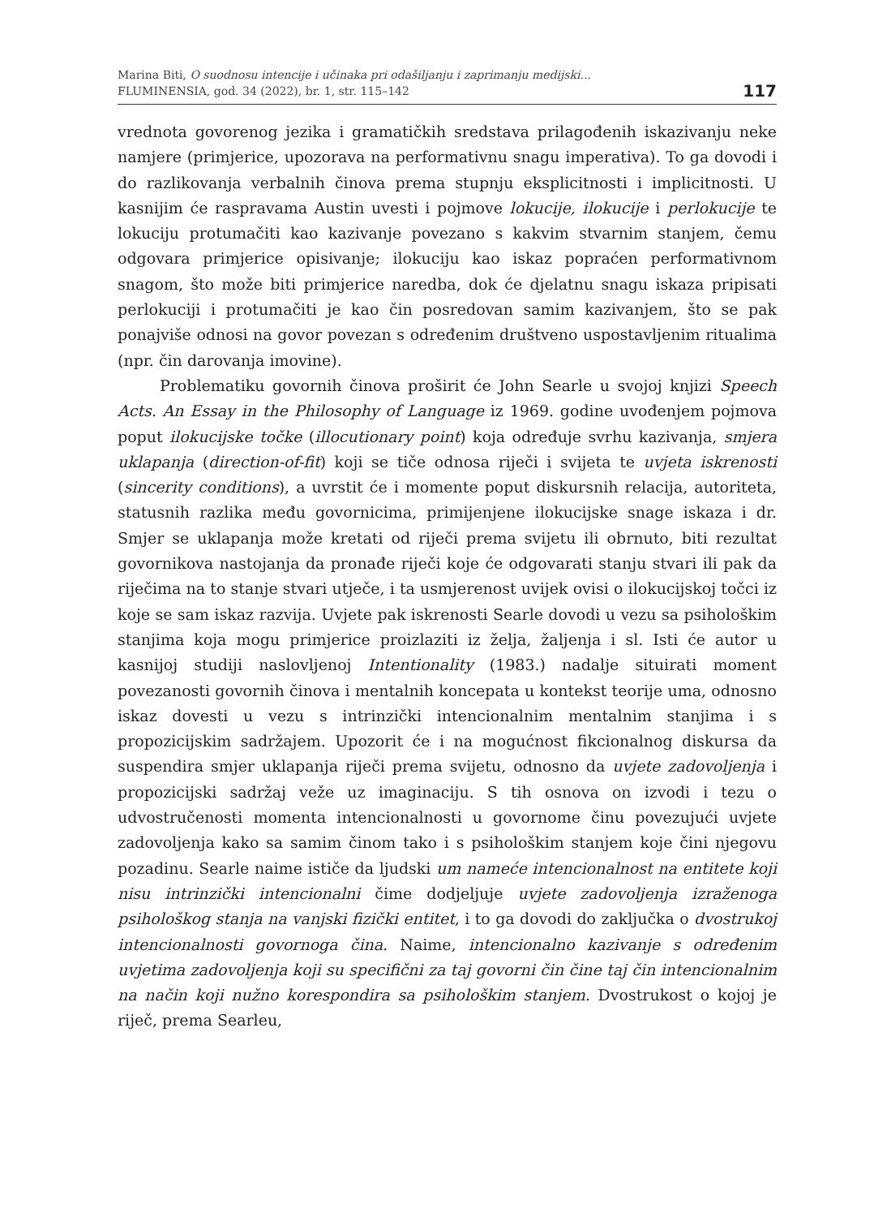Marina Biti, O suodnosu intencije i učinaka pri odašiljanju i zaprimanju medijski...
FLUMINENSIA, god. 34 (2022), br. 1, str. 115–142
117
vrednota govorenog jezika i gramatičkih sredstava prilagođenih iskazivanju neke namjere (primjerice, upozorava na performativnu snagu imperativa). To ga dovodi i do razlikovanja verbalnih činova prema stupnju eksplicitnosti i implicitnosti. U kasnijim će raspravama Austin uvesti i pojmove lokucije, ilokucije i perlokucije te lokuciju protumačiti kao kazivanje povezano s kakvim stvarnim stanjem, čemu odgovara primjerice opisivanje; ilokuciju kao iskaz popraćen performativnom snagom, što može biti primjerice naredba, dok će djelatnu snagu iskaza pripisati perlokuciji i protumačiti je kao čin posredovan samim kazivanjem, što se pak ponajviše odnosi na govor povezan s određenim društveno uspostavljenim ritualima (npr. čin darovanja imovine).
Problematiku govornih činova proširit će John Searle u svojoj knjizi Speech Acts. An Essay in the Philosophy of Language iz 1969. godine uvođenjem pojmova poput ilokucijske točke (illocutionary point) koja određuje svrhu kazivanja, smjera uklapanja (direction-of-fit) koji se tiče odnosa riječi i svijeta te uvjeta iskrenosti (sincerity conditions), a uvrstit će i momente poput diskursnih relacija, autoriteta, statusnih razlika među govornicima, primijenjene ilokucijske snage iskaza i dr. Smjer se uklapanja može kretati od riječi prema svijetu ili obrnuto, biti rezultat govornikova nastojanja da pronađe riječi koje će odgovarati stanju stvari ili pak da riječima na to stanje stvari utječe, i ta usmjerenost uvijek ovisi o ilokucijskoj točci iz koje se sam iskaz razvija. Uvjete pak iskrenosti Searle dovodi u vezu sa psihološkim stanjima koja mogu primjerice proizlaziti iz želja, žaljenja i sl. Isti će autor u kasnijoj studiji naslovljenoj Intentionality (1983.) nadalje situirati moment povezanosti govornih činova i mentalnih koncepata u kontekst teorije uma, odnosno iskaz dovesti u vezu s intrinzički intencionalnim mentalnim stanjima i s propozicijskim sadržajem. Upozorit će i na mogućnost fikcionalnog diskursa da suspendira smjer uklapanja riječi prema svijetu, odnosno da uvjete zadovoljenja i propozicijski sadržaj veže uz imaginaciju. S tih osnova on izvodi i tezu o udvostručenosti momenta intencionalnosti u govornome činu povezujući uvjete zadovoljenja kako sa samim činom tako i s psihološkim stanjem koje čini njegovu pozadinu. Searle naime ističe da ljudski um nameće intencionalnost na entitete koji nisu intrinzički intencionalni čime dodjeljuje uvjete zadovoljenja izraženoga psihološkog stanja na vanjski fizički entitet, i to ga dovodi do zaključka o dvostrukoj intencionalnosti govornoga čina. Naime, intencionalno kazivanje s određenim uvjetima zadovoljenja koji su specifični za taj govorni čin čine taj čin intencionalnim na način koji nužno korespondira sa psihološkim stanjem. Dvostrukost o kojoj je riječ, prema Searleu,